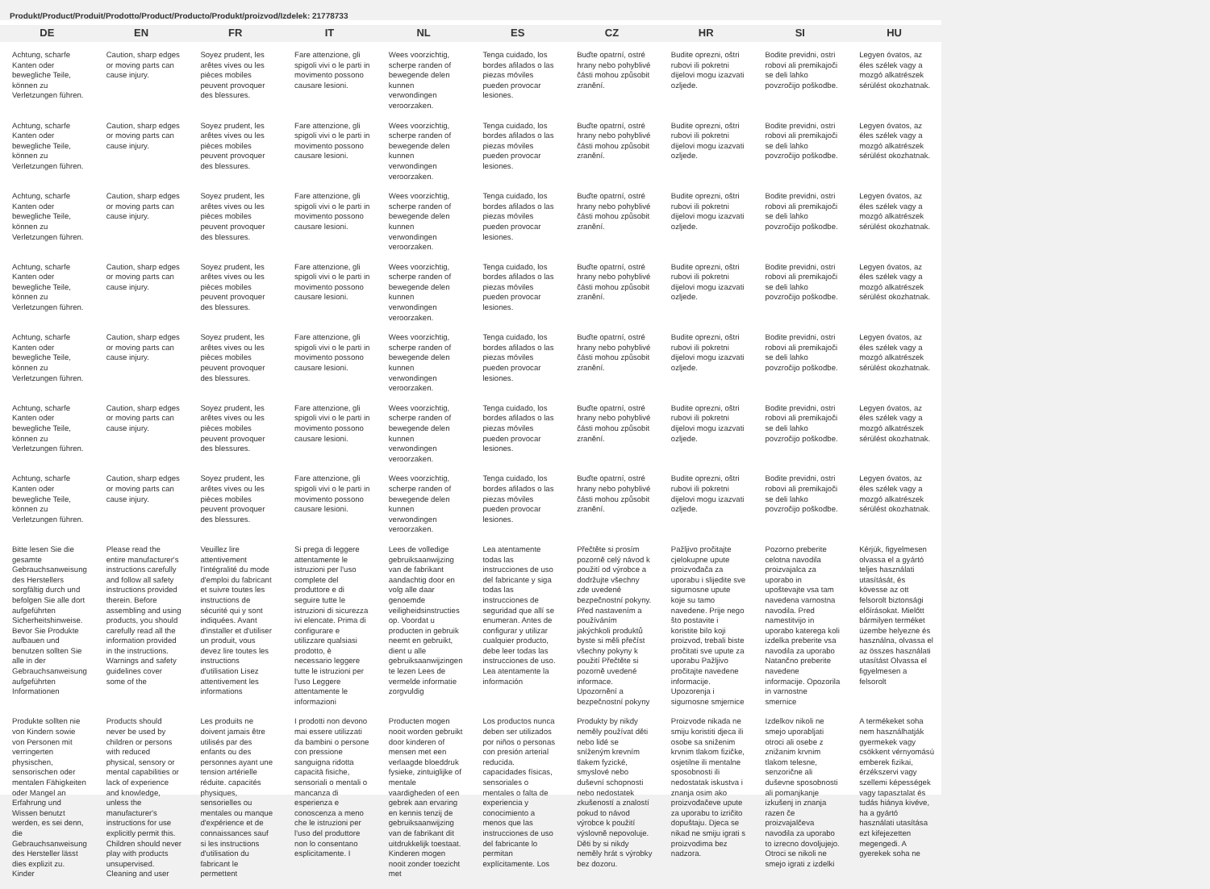Produkt/Product/Produit/Prodotto/Product/Producto/Produkt/proizvod/Izdelek: 21778733
| DE | EN | FR | IT | NL | ES | CZ | HR | SI | HU |
| --- | --- | --- | --- | --- | --- | --- | --- | --- | --- |
| Achtung, scharfe Kanten oder bewegliche Teile, können zu Verletzungen führen. | Caution, sharp edges or moving parts can cause injury. | Soyez prudent, les arêtes vives ou les pièces mobiles peuvent provoquer des blessures. | Fare attenzione, gli spigoli vivi o le parti in movimento possono causare lesioni. | Wees voorzichtig, scherpe randen of bewegende delen kunnen verwondingen veroorzaken. | Tenga cuidado, los bordes afilados o las piezas móviles pueden provocar lesiones. | Buďte opatrní, ostré hrany nebo pohyblivé části mohou způsobit zranění. | Budite oprezni, oštri rubovi ili pokretni dijelovi mogu izazvati ozljede. | Bodite previdni, ostri robovi ali premikajoči se deli lahko povzročijo poškodbe. | Legyen óvatos, az éles szélek vagy a mozgó alkatrészek sérülést okozhatnak. |
| Achtung, scharfe Kanten oder bewegliche Teile, können zu Verletzungen führen. | Caution, sharp edges or moving parts can cause injury. | Soyez prudent, les arêtes vives ou les pièces mobiles peuvent provoquer des blessures. | Fare attenzione, gli spigoli vivi o le parti in movimento possono causare lesioni. | Wees voorzichtig, scherpe randen of bewegende delen kunnen verwondingen veroorzaken. | Tenga cuidado, los bordes afilados o las piezas móviles pueden provocar lesiones. | Buďte opatrní, ostré hrany nebo pohyblivé části mohou způsobit zranění. | Budite oprezni, oštri rubovi ili pokretni dijelovi mogu izazvati ozljede. | Bodite previdni, ostri robovi ali premikajoči se deli lahko povzročijo poškodbe. | Legyen óvatos, az éles szélek vagy a mozgó alkatrészek sérülést okozhatnak. |
| Achtung, scharfe Kanten oder bewegliche Teile, können zu Verletzungen führen. | Caution, sharp edges or moving parts can cause injury. | Soyez prudent, les arêtes vives ou les pièces mobiles peuvent provoquer des blessures. | Fare attenzione, gli spigoli vivi o le parti in movimento possono causare lesioni. | Wees voorzichtig, scherpe randen of bewegende delen kunnen verwondingen veroorzaken. | Tenga cuidado, los bordes afilados o las piezas móviles pueden provocar lesiones. | Buďte opatrní, ostré hrany nebo pohyblivé části mohou způsobit zranění. | Budite oprezni, oštri rubovi ili pokretni dijelovi mogu izazvati ozljede. | Bodite previdni, ostri robovi ali premikajoči se deli lahko povzročijo poškodbe. | Legyen óvatos, az éles szélek vagy a mozgó alkatrészek sérülést okozhatnak. |
| Achtung, scharfe Kanten oder bewegliche Teile, können zu Verletzungen führen. | Caution, sharp edges or moving parts can cause injury. | Soyez prudent, les arêtes vives ou les pièces mobiles peuvent provoquer des blessures. | Fare attenzione, gli spigoli vivi o le parti in movimento possono causare lesioni. | Wees voorzichtig, scherpe randen of bewegende delen kunnen verwondingen veroorzaken. | Tenga cuidado, los bordes afilados o las piezas móviles pueden provocar lesiones. | Buďte opatrní, ostré hrany nebo pohyblivé části mohou způsobit zranění. | Budite oprezni, oštri rubovi ili pokretni dijelovi mogu izazvati ozljede. | Bodite previdni, ostri robovi ali premikajoči se deli lahko povzročijo poškodbe. | Legyen óvatos, az éles szélek vagy a mozgó alkatrészek sérülést okozhatnak. |
| Achtung, scharfe Kanten oder bewegliche Teile, können zu Verletzungen führen. | Caution, sharp edges or moving parts can cause injury. | Soyez prudent, les arêtes vives ou les pièces mobiles peuvent provoquer des blessures. | Fare attenzione, gli spigoli vivi o le parti in movimento possono causare lesioni. | Wees voorzichtig, scherpe randen of bewegende delen kunnen verwondingen veroorzaken. | Tenga cuidado, los bordes afilados o las piezas móviles pueden provocar lesiones. | Buďte opatrní, ostré hrany nebo pohyblivé části mohou způsobit zranění. | Budite oprezni, oštri rubovi ili pokretni dijelovi mogu izazvati ozljede. | Bodite previdni, ostri robovi ali premikajoči se deli lahko povzročijo poškodbe. | Legyen óvatos, az éles szélek vagy a mozgó alkatrészek sérülést okozhatnak. |
| Achtung, scharfe Kanten oder bewegliche Teile, können zu Verletzungen führen. | Caution, sharp edges or moving parts can cause injury. | Soyez prudent, les arêtes vives ou les pièces mobiles peuvent provoquer des blessures. | Fare attenzione, gli spigoli vivi o le parti in movimento possono causare lesioni. | Wees voorzichtig, scherpe randen of bewegende delen kunnen verwondingen veroorzaken. | Tenga cuidado, los bordes afilados o las piezas móviles pueden provocar lesiones. | Buďte opatrní, ostré hrany nebo pohyblivé části mohou způsobit zranění. | Budite oprezni, oštri rubovi ili pokretni dijelovi mogu izazvati ozljede. | Bodite previdni, ostri robovi ali premikajoči se deli lahko povzročijo poškodbe. | Legyen óvatos, az éles szélek vagy a mozgó alkatrészek sérülést okozhatnak. |
| Achtung, scharfe Kanten oder bewegliche Teile, können zu Verletzungen führen. | Caution, sharp edges or moving parts can cause injury. | Soyez prudent, les arêtes vives ou les pièces mobiles peuvent provoquer des blessures. | Fare attenzione, gli spigoli vivi o le parti in movimento possono causare lesioni. | Wees voorzichtig, scherpe randen of bewegende delen kunnen verwondingen veroorzaken. | Tenga cuidado, los bordes afilados o las piezas móviles pueden provocar lesiones. | Buďte opatrní, ostré hrany nebo pohyblivé části mohou způsobit zranění. | Budite oprezni, oštri rubovi ili pokretni dijelovi mogu izazvati ozljede. | Bodite previdni, ostri robovi ali premikajoči se deli lahko povzročijo poškodbe. | Legyen óvatos, az éles szélek vagy a mozgó alkatrészek sérülést okozhatnak. |
| Bitte lesen Sie die gesamte Gebrauchsanweisung des Herstellers sorgfältig durch und befolgen Sie alle dort aufgeführten Sicherheitshinweise. Bevor Sie Produkte aufbauen und benutzen sollten Sie alle in der Gebrauchsanweisung aufgeführten Informationen | Please read the entire manufacturer's instructions carefully and follow all safety instructions provided therein. Before assembling and using products, you should carefully read all the information provided in the instructions. Warnings and safety guidelines cover some of the | Veuillez lire attentivement l'intégralité du mode d'emploi du fabricant et suivre toutes les instructions de sécurité qui y sont indiquées. Avant d'installer et d'utiliser un produit, vous devez lire toutes les instructions d'utilisation Lisez attentivement les informations | Si prega di leggere attentamente le istruzioni per l'uso complete del produttore e di seguire tutte le istruzioni di sicurezza ivi elencate. Prima di configurare e utilizzare qualsiasi prodotto, è necessario leggere tutte le istruzioni per l'uso Leggere attentamente le informazioni | Lees de volledige gebruiksaanwijzing van de fabrikant aandachtig door en volg alle daar genoemde veiligheidsinstructies op. Voordat u producten in gebruik neemt en gebruikt, dient u alle gebruiksaanwijzingen te lezen Lees de vermelde informatie zorgvuldig | Lea atentamente todas las instrucciones de uso del fabricante y siga todas las instrucciones de seguridad que allí se enumeran. Antes de configurar y utilizar cualquier producto, debe leer todas las instrucciones de uso. Lea atentamente la información | Přečtěte si prosím pozorně celý návod k použití od výrobce a dodržujte všechny zde uvedené bezpečnostní pokyny. Před nastavením a používáním jakýchkoli produktů byste si měli přečíst všechny pokyny k použití Přečtěte si pozorně uvedené informace. Upozornění a bezpečnostní pokyny | Pažljivo pročitajte cjelokupne upute proizvođača za uporabu i slijedite sve sigurnosne upute koje su tamo navedene. Prije nego što postavite i koristite bilo koji proizvod, trebali biste pročitati sve upute za uporabu Pažljivo pročitajte navedene informacije. Upozorenja i sigurnosne smjernice | Pozorno preberite celotna navodila proizvajalca za uporabo in upoštevajte vsa tam navedena varnostna navodila. Pred namestitvijo in uporabo katerega koli izdelka preberite vsa navodila za uporabo Natančno preberite navedene informacije. Opozorila in varnostne smernice | Kérjük, figyelmesen olvassa el a gyártó teljes használati utasítását, és kövesse az ott felsorolt biztonsági előírásokat. Mielőtt bármilyen terméket üzembe helyezne és használna, olvassa el az összes használati utasítást Olvassa el figyelmesen a felsorolt |
| Produkte sollten nie von Kindern sowie von Personen mit verringerten physischen, sensorischen oder mentalen Fähigkeiten oder Mangel an Erfahrung und Wissen benutzt werden, es sei denn, die Gebrauchsanweisung des Hersteller lässt dies explizit zu. Kinder | Products should never be used by children or persons with reduced physical, sensory or mental capabilities or lack of experience and knowledge, unless the manufacturer's instructions for use explicitly permit this. Children should never play with products unsupervised. Cleaning and user | Les produits ne doivent jamais être utilisés par des enfants ou des personnes ayant une tension artérielle réduite. capacités physiques, sensorielles ou mentales ou manque d'expérience et de connaissances sauf si les instructions d'utilisation du fabricant le permettent | I prodotti non devono mai essere utilizzati da bambini o persone con pressione sanguigna ridotta capacità fisiche, sensoriali o mentali o mancanza di esperienza e conoscenza a meno che le istruzioni per l'uso del produttore non lo consentano esplicitamente. I | Producten mogen nooit worden gebruikt door kinderen of mensen met een verlaagde bloeddruk fysieke, zintuiglijke of mentale vaardigheden of een gebrek aan ervaring en kennis tenzij de gebruiksaanwijzing van de fabrikant dit uitdrukkelijk toestaat. Kinderen mogen nooit zonder toezicht met | Los productos nunca deben ser utilizados por niños o personas con presión arterial reducida. capacidades físicas, sensoriales o mentales o falta de experiencia y conocimiento a menos que las instrucciones de uso del fabricante lo permitan explícitamente. Los | Produkty by nikdy neměly používat děti nebo lidé se sníženým krevním tlakem fyzické, smyslové nebo duševní schopnosti nebo nedostatek zkušeností a znalostí pokud to návod výrobce k použití výslovně nepovoluje. Děti by si nikdy neměly hrát s výrobky bez dozoru. | Proizvode nikada ne smiju koristiti djeca ili osobe sa sniženim krvnim tlakom fizičke, osjetilne ili mentalne sposobnosti ili nedostatak iskustva i znanja osim ako proizvođačeve upute za uporabu to izričito dopuštaju. Djeca se nikad ne smiju igrati s proizvodima bez nadzora. | Izdelkov nikoli ne smejo uporabljati otroci ali osebe z znižanim krvnim tlakom telesne, senzorične ali duševne sposobnosti ali pomanjkanje izkušenj in znanja razen če proizvajalčeva navodila za uporabo to izrecno dovoljujejo. Otroci se nikoli ne smejo igrati z izdelki | A termékeket soha nem használhatják gyermekek vagy csökkent vérnyomású emberek fizikai, érzékszervi vagy szellemi képességek vagy tapasztalat és tudás hiánya kivéve, ha a gyártó használati utasítása ezt kifejezetten megengedi. A gyerekek soha ne |